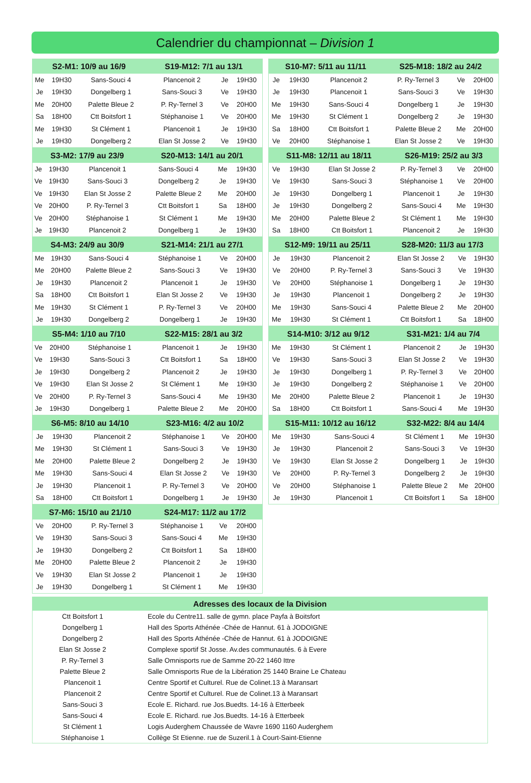Calendrier du championnat – Division 1
| S2-M1: 10/9 au 16/9 | | | S19-M12: 7/1 au 13/1 | | |
| --- | --- | --- | --- | --- | --- |
| Me | 19H30 | Sans-Souci 4 | Plancenoit 2 | Je | 19H30 |
| Je | 19H30 | Dongelberg 1 | Sans-Souci 3 | Ve | 19H30 |
| Me | 20H00 | Palette Bleue 2 | P. Ry-Ternel 3 | Ve | 20H00 |
| Sa | 18H00 | Ctt Boitsfort 1 | Stéphanoise 1 | Ve | 20H00 |
| Me | 19H30 | St Clément 1 | Plancenoit 1 | Je | 19H30 |
| Je | 19H30 | Dongelberg 2 | Elan St Josse 2 | Ve | 19H30 |
| S3-M2: 17/9 au 23/9 | | | S20-M13: 14/1 au 20/1 | | |
| --- | --- | --- | --- | --- | --- |
| Je | 19H30 | Plancenoit 1 | Sans-Souci 4 | Me | 19H30 |
| Ve | 19H30 | Sans-Souci 3 | Dongelberg 2 | Je | 19H30 |
| Ve | 19H30 | Elan St Josse 2 | Palette Bleue 2 | Me | 20H00 |
| Ve | 20H00 | P. Ry-Ternel 3 | Ctt Boitsfort 1 | Sa | 18H00 |
| Ve | 20H00 | Stéphanoise 1 | St Clément 1 | Me | 19H30 |
| Je | 19H30 | Plancenoit 2 | Dongelberg 1 | Je | 19H30 |
| S4-M3: 24/9 au 30/9 | | | S21-M14: 21/1 au 27/1 | | |
| --- | --- | --- | --- | --- | --- |
| Me | 19H30 | Sans-Souci 4 | Stéphanoise 1 | Ve | 20H00 |
| Me | 20H00 | Palette Bleue 2 | Sans-Souci 3 | Ve | 19H30 |
| Je | 19H30 | Plancenoit 2 | Plancenoit 1 | Je | 19H30 |
| Sa | 18H00 | Ctt Boitsfort 1 | Elan St Josse 2 | Ve | 19H30 |
| Me | 19H30 | St Clément 1 | P. Ry-Ternel 3 | Ve | 20H00 |
| Je | 19H30 | Dongelberg 2 | Dongelberg 1 | Je | 19H30 |
| S5-M4: 1/10 au 7/10 | | | S22-M15: 28/1 au 3/2 | | |
| --- | --- | --- | --- | --- | --- |
| Ve | 20H00 | Stéphanoise 1 | Plancenoit 1 | Je | 19H30 |
| Ve | 19H30 | Sans-Souci 3 | Ctt Boitsfort 1 | Sa | 18H00 |
| Je | 19H30 | Dongelberg 2 | Plancenoit 2 | Je | 19H30 |
| Ve | 19H30 | Elan St Josse 2 | St Clément 1 | Me | 19H30 |
| Ve | 20H00 | P. Ry-Ternel 3 | Sans-Souci 4 | Me | 19H30 |
| Je | 19H30 | Dongelberg 1 | Palette Bleue 2 | Me | 20H00 |
| S6-M5: 8/10 au 14/10 | | | S23-M16: 4/2 au 10/2 | | |
| --- | --- | --- | --- | --- | --- |
| Je | 19H30 | Plancenoit 2 | Stéphanoise 1 | Ve | 20H00 |
| Me | 19H30 | St Clément 1 | Sans-Souci 3 | Ve | 19H30 |
| Me | 20H00 | Palette Bleue 2 | Dongelberg 2 | Je | 19H30 |
| Me | 19H30 | Sans-Souci 4 | Elan St Josse 2 | Ve | 19H30 |
| Je | 19H30 | Plancenoit 1 | P. Ry-Ternel 3 | Ve | 20H00 |
| Sa | 18H00 | Ctt Boitsfort 1 | Dongelberg 1 | Je | 19H30 |
| S7-M6: 15/10 au 21/10 | | | S24-M17: 11/2 au 17/2 | | |
| --- | --- | --- | --- | --- | --- |
| Ve | 20H00 | P. Ry-Ternel 3 | Stéphanoise 1 | Ve | 20H00 |
| Ve | 19H30 | Sans-Souci 3 | Sans-Souci 4 | Me | 19H30 |
| Je | 19H30 | Dongelberg 2 | Ctt Boitsfort 1 | Sa | 18H00 |
| Me | 20H00 | Palette Bleue 2 | Plancenoit 2 | Je | 19H30 |
| Ve | 19H30 | Elan St Josse 2 | Plancenoit 1 | Je | 19H30 |
| Je | 19H30 | Dongelberg 1 | St Clément 1 | Me | 19H30 |
| S10-M7: 5/11 au 11/11 | | | S25-M18: 18/2 au 24/2 | | |
| --- | --- | --- | --- | --- | --- |
| Je | 19H30 | Plancenoit 2 | P. Ry-Ternel 3 | Ve | 20H00 |
| Je | 19H30 | Plancenoit 1 | Sans-Souci 3 | Ve | 19H30 |
| Me | 19H30 | Sans-Souci 4 | Dongelberg 1 | Je | 19H30 |
| Me | 19H30 | St Clément 1 | Dongelberg 2 | Je | 19H30 |
| Sa | 18H00 | Ctt Boitsfort 1 | Palette Bleue 2 | Me | 20H00 |
| Ve | 20H00 | Stéphanoise 1 | Elan St Josse 2 | Ve | 19H30 |
| S11-M8: 12/11 au 18/11 | | | S26-M19: 25/2 au 3/3 | | |
| --- | --- | --- | --- | --- | --- |
| Ve | 19H30 | Elan St Josse 2 | P. Ry-Ternel 3 | Ve | 20H00 |
| Ve | 19H30 | Sans-Souci 3 | Stéphanoise 1 | Ve | 20H00 |
| Je | 19H30 | Dongelberg 1 | Plancenoit 1 | Je | 19H30 |
| Je | 19H30 | Dongelberg 2 | Sans-Souci 4 | Me | 19H30 |
| Me | 20H00 | Palette Bleue 2 | St Clément 1 | Me | 19H30 |
| Sa | 18H00 | Ctt Boitsfort 1 | Plancenoit 2 | Je | 19H30 |
| S12-M9: 19/11 au 25/11 | | | S28-M20: 11/3 au 17/3 | | |
| --- | --- | --- | --- | --- | --- |
| Je | 19H30 | Plancenoit 2 | Elan St Josse 2 | Ve | 19H30 |
| Ve | 20H00 | P. Ry-Ternel 3 | Sans-Souci 3 | Ve | 19H30 |
| Ve | 20H00 | Stéphanoise 1 | Dongelberg 1 | Je | 19H30 |
| Je | 19H30 | Plancenoit 1 | Dongelberg 2 | Je | 19H30 |
| Me | 19H30 | Sans-Souci 4 | Palette Bleue 2 | Me | 20H00 |
| Me | 19H30 | St Clément 1 | Ctt Boitsfort 1 | Sa | 18H00 |
| S14-M10: 3/12 au 9/12 | | | S31-M21: 1/4 au 7/4 | | |
| --- | --- | --- | --- | --- | --- |
| Me | 19H30 | St Clément 1 | Plancenoit 2 | Je | 19H30 |
| Ve | 19H30 | Sans-Souci 3 | Elan St Josse 2 | Ve | 19H30 |
| Je | 19H30 | Dongelberg 1 | P. Ry-Ternel 3 | Ve | 20H00 |
| Je | 19H30 | Dongelberg 2 | Stéphanoise 1 | Ve | 20H00 |
| Me | 20H00 | Palette Bleue 2 | Plancenoit 1 | Je | 19H30 |
| Sa | 18H00 | Ctt Boitsfort 1 | Sans-Souci 4 | Me | 19H30 |
| S15-M11: 10/12 au 16/12 | | | S32-M22: 8/4 au 14/4 | | |
| --- | --- | --- | --- | --- | --- |
| Me | 19H30 | Sans-Souci 4 | St Clément 1 | Me | 19H30 |
| Je | 19H30 | Plancenoit 2 | Sans-Souci 3 | Ve | 19H30 |
| Ve | 19H30 | Elan St Josse 2 | Dongelberg 1 | Je | 19H30 |
| Ve | 20H00 | P. Ry-Ternel 3 | Dongelberg 2 | Je | 19H30 |
| Ve | 20H00 | Stéphanoise 1 | Palette Bleue 2 | Me | 20H00 |
| Je | 19H30 | Plancenoit 1 | Ctt Boitsfort 1 | Sa | 18H00 |
| Adresses des locaux de la Division | |
| --- | --- |
| Ctt Boitsfort 1 | Ecole du Centre11. salle de gymn. place Payfa à Boitsfort |
| Dongelberg 1 | Hall des Sports Athénée -Chée de Hannut. 61 à JODOIGNE |
| Dongelberg 2 | Hall des Sports Athénée -Chée de Hannut. 61 à JODOIGNE |
| Elan St Josse 2 | Complexe sportif St Josse. Av.des communautés. 6 à Evere |
| P. Ry-Ternel 3 | Salle Omnisports rue de Samme 20-22 1460 Ittre |
| Palette Bleue 2 | Salle Omnisports Rue de la Libération 25 1440 Braine Le Chateau |
| Plancenoit 1 | Centre Sportif et Culturel. Rue de Colinet.13 à Maransart |
| Plancenoit 2 | Centre Sportif et Culturel. Rue de Colinet.13 à Maransart |
| Sans-Souci 3 | Ecole E. Richard. rue Jos.Buedts. 14-16 à Etterbeek |
| Sans-Souci 4 | Ecole E. Richard. rue Jos.Buedts. 14-16 à Etterbeek |
| St Clément 1 | Logis Auderghem Chaussée de Wavre 1690 1160 Auderghem |
| Stéphanoise 1 | Collège St Etienne. rue de Suzeril.1 à Court-Saint-Etienne |